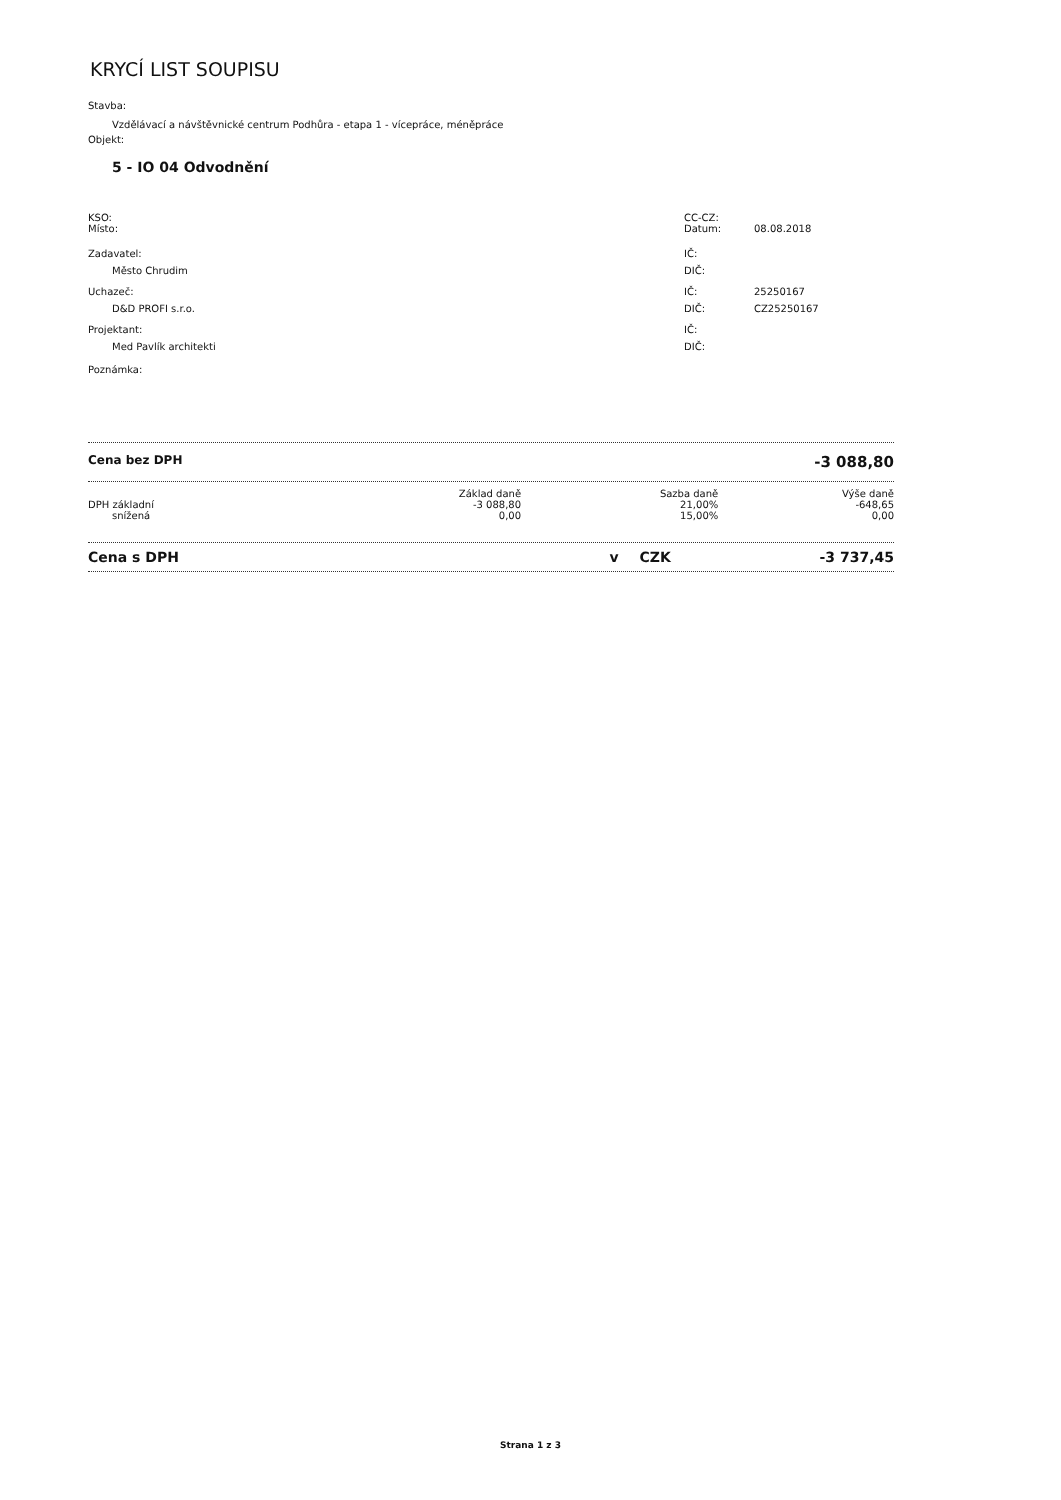KRYCÍ LIST SOUPISU
Stavba:
Vzdělávací a návštěvnické centrum Podhůra - etapa 1 - vícepráce, méněpráce
Objekt:
5 - IO 04 Odvodnění
| KSO: | CC-CZ: | |
| Místo: | Datum: | 08.08.2018 |
| Zadavatel: | IČ: | |
| Město Chrudim | DIČ: | |
| Uchazeč: | IČ: | 25250167 |
| D&D PROFI s.r.o. | DIČ: | CZ25250167 |
| Projektant: | IČ: | |
| Med Pavlík architekti | DIČ: | |
| Poznámka: | | |
Cena bez DPH -3 088,80
| | Základ daně | Sazba daně | Výše daně |
| DPH základní | -3 088,80 | 21,00% | -648,65 |
| snížená | 0,00 | 15,00% | 0,00 |
Cena s DPH v CZK -3 737,45
Strana 1 z 3